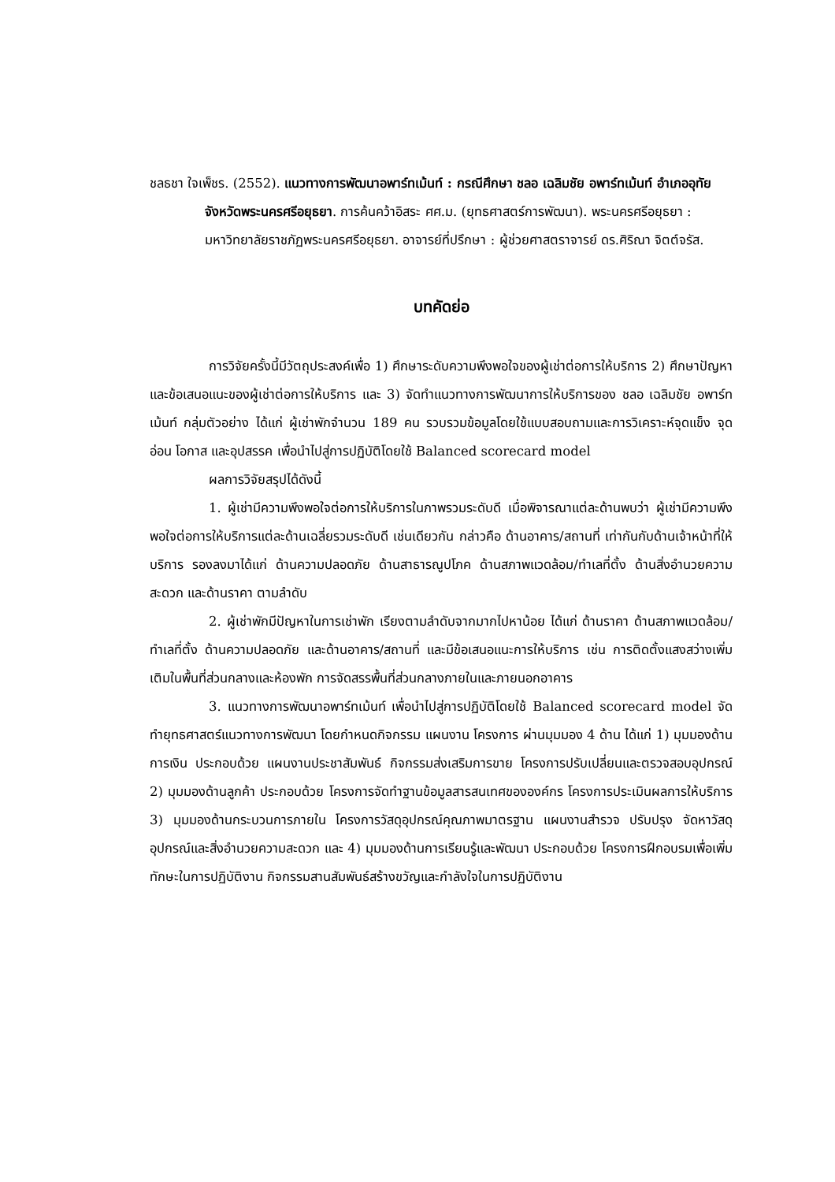ชลธชา ใจเพ็ชร. (2552). แนวทางการพัฒนาอพาร์ทเม้นท์ : กรณีศึกษา ชลอ เฉลิมชัย อพาร์ทเม้นท์ อำเภออุทัย จังหวัดพระนครศรีอยุธยา. การค้นคว้าอิสระ ศศ.ม. (ยุทธศาสตร์การพัฒนา). พระนครศรีอยุธยา : มหาวิทยาลัยราชภัฏพระนครศรีอยุธยา. อาจารย์ที่ปรึกษา : ผู้ช่วยศาสตราจารย์ ดร.ศิริณา จิตต์จรัส.
บทคัดย่อ
การวิจัยครั้งนี้มีวัตถุประสงค์เพื่อ 1) ศึกษาระดับความพึงพอใจของผู้เช่าต่อการให้บริการ 2) ศึกษาปัญหาและข้อเสนอแนะของผู้เช่าต่อการให้บริการ และ 3) จัดทำแนวทางการพัฒนาการให้บริการของ ชลอ เฉลิมชัย อพาร์ทเม้นท์ กลุ่มตัวอย่าง ได้แก่ ผู้เช่าพักจำนวน 189 คน รวบรวมข้อมูลโดยใช้แบบสอบถามและการวิเคราะห์จุดแข็ง จุดอ่อน โอกาส และอุปสรรค เพื่อนำไปสู่การปฏิบัติโดยใช้ Balanced scorecard model
ผลการวิจัยสรุปได้ดังนี้
1. ผู้เช่ามีความพึงพอใจต่อการให้บริการในภาพรวมระดับดี เมื่อพิจารณาแต่ละด้านพบว่า ผู้เช่ามีความพึงพอใจต่อการให้บริการแต่ละด้านเฉลี่ยรวมระดับดี เช่นเดียวกัน กล่าวคือ ด้านอาคาร/สถานที่ เท่ากันกับด้านเจ้าหน้าที่ให้บริการ รองลงมาได้แก่ ด้านความปลอดภัย ด้านสาธารณูปโภค ด้านสภาพแวดล้อม/ทำเลที่ตั้ง ด้านสิ่งอำนวยความสะดวก และด้านราคา ตามลำดับ
2. ผู้เช่าพักมีปัญหาในการเช่าพัก เรียงตามลำดับจากมากไปหาน้อย ได้แก่ ด้านราคา ด้านสภาพแวดล้อม/ทำเลที่ตั้ง ด้านความปลอดภัย และด้านอาคาร/สถานที่ และมีข้อเสนอแนะการให้บริการ เช่น การติดตั้งแสงสว่างเพิ่มเติมในพื้นที่ส่วนกลางและห้องพัก การจัดสรรพื้นที่ส่วนกลางภายในและภายนอกอาคาร
3. แนวทางการพัฒนาอพาร์ทเม้นท์ เพื่อนำไปสู่การปฏิบัติโดยใช้ Balanced scorecard model จัดทำยุทธศาสตร์แนวทางการพัฒนา โดยกำหนดกิจกรรม แผนงาน โครงการ ผ่านมุมมอง 4 ด้าน ได้แก่ 1) มุมมองด้านการเงิน ประกอบด้วย แผนงานประชาสัมพันธ์ กิจกรรมส่งเสริมการขาย โครงการปรับเปลี่ยนและตรวจสอบอุปกรณ์ 2) มุมมองด้านลูกค้า ประกอบด้วย โครงการจัดทำฐานข้อมูลสารสนเทศขององค์กร โครงการประเมินผลการให้บริการ 3) มุมมองด้านกระบวนการภายใน โครงการวัสดุอุปกรณ์คุณภาพมาตรฐาน แผนงานสำรวจ ปรับปรุง จัดหาวัสดุอุปกรณ์และสิ่งอำนวยความสะดวก และ 4) มุมมองด้านการเรียนรู้และพัฒนา ประกอบด้วย โครงการฝึกอบรมเพื่อเพิ่มทักษะในการปฏิบัติงาน กิจกรรมสานสัมพันธ์สร้างขวัญและกำลังใจในการปฏิบัติงาน